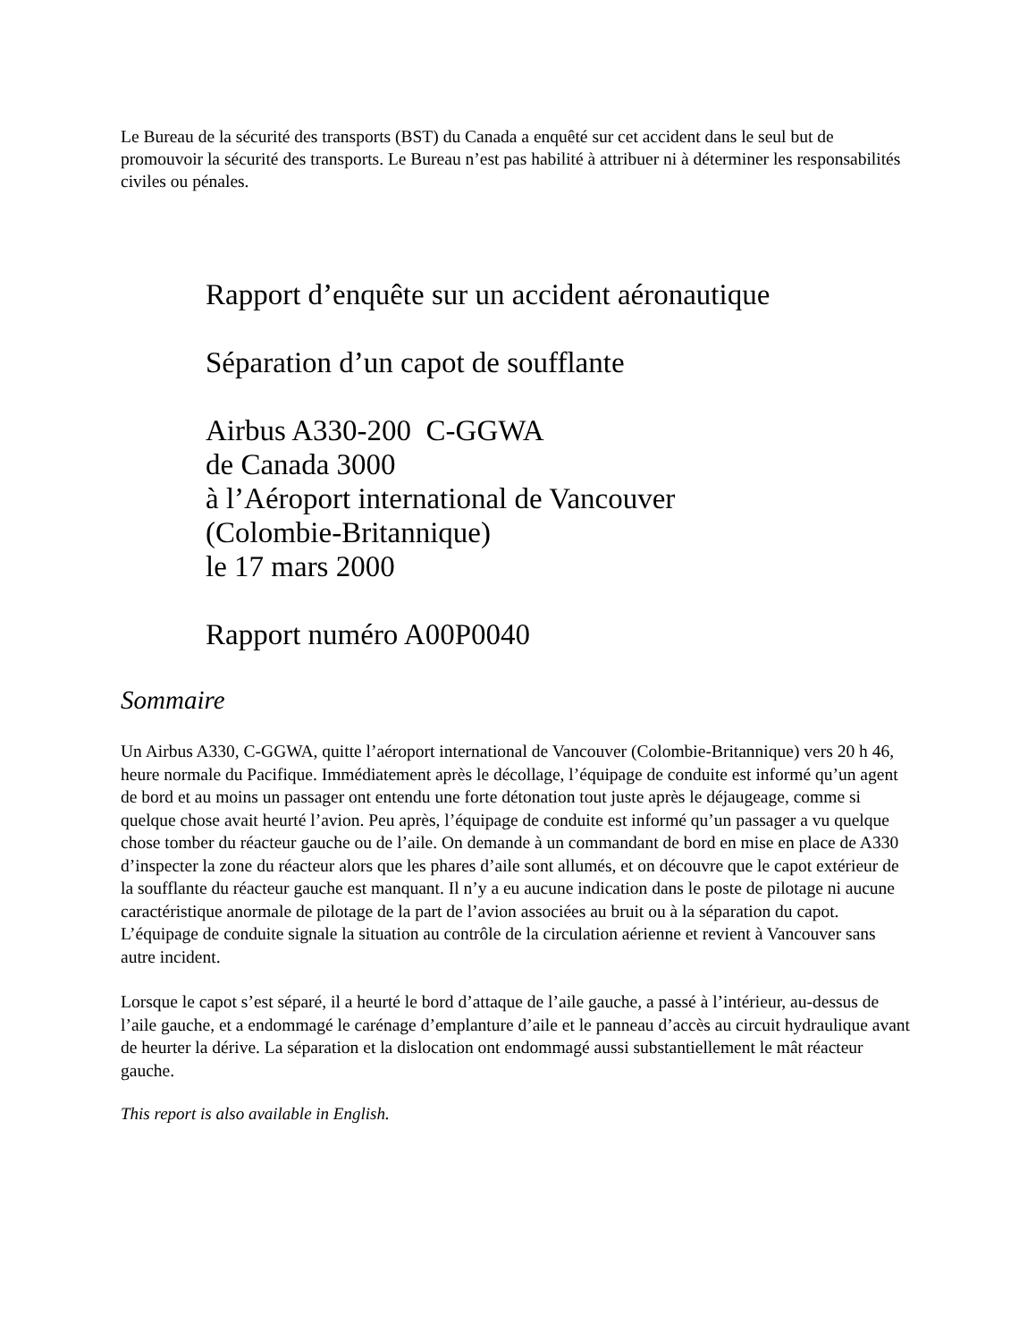Le Bureau de la sécurité des transports (BST) du Canada a enquêté sur cet accident dans le seul but de promouvoir la sécurité des transports. Le Bureau n’est pas habilité à attribuer ni à déterminer les responsabilités civiles ou pénales.
Rapport d’enquête sur un accident aéronautique
Séparation d’un capot de soufflante
Airbus A330-200 C-GGWA
de Canada 3000
à l’Aéroport international de Vancouver
(Colombie-Britannique)
le 17 mars 2000
Rapport numéro A00P0040
Sommaire
Un Airbus A330, C-GGWA, quitte l’aéroport international de Vancouver (Colombie-Britannique) vers 20 h 46, heure normale du Pacifique. Immédiatement après le décollage, l’équipage de conduite est informé qu’un agent de bord et au moins un passager ont entendu une forte détonation tout juste après le déjaugeage, comme si quelque chose avait heurté l’avion. Peu après, l’équipage de conduite est informé qu’un passager a vu quelque chose tomber du réacteur gauche ou de l’aile. On demande à un commandant de bord en mise en place de A330 d’inspecter la zone du réacteur alors que les phares d’aile sont allumés, et on découvre que le capot extérieur de la soufflante du réacteur gauche est manquant. Il n’y a eu aucune indication dans le poste de pilotage ni aucune caractéristique anormale de pilotage de la part de l’avion associées au bruit ou à la séparation du capot. L’équipage de conduite signale la situation au contrôle de la circulation aérienne et revient à Vancouver sans autre incident.
Lorsque le capot s’est séparé, il a heurté le bord d’attaque de l’aile gauche, a passé à l’intérieur, au-dessus de l’aile gauche, et a endommagé le carénage d’emplanture d’aile et le panneau d’accès au circuit hydraulique avant de heurter la dérive. La séparation et la dislocation ont endommagé aussi substantiellement le mât réacteur gauche.
This report is also available in English.